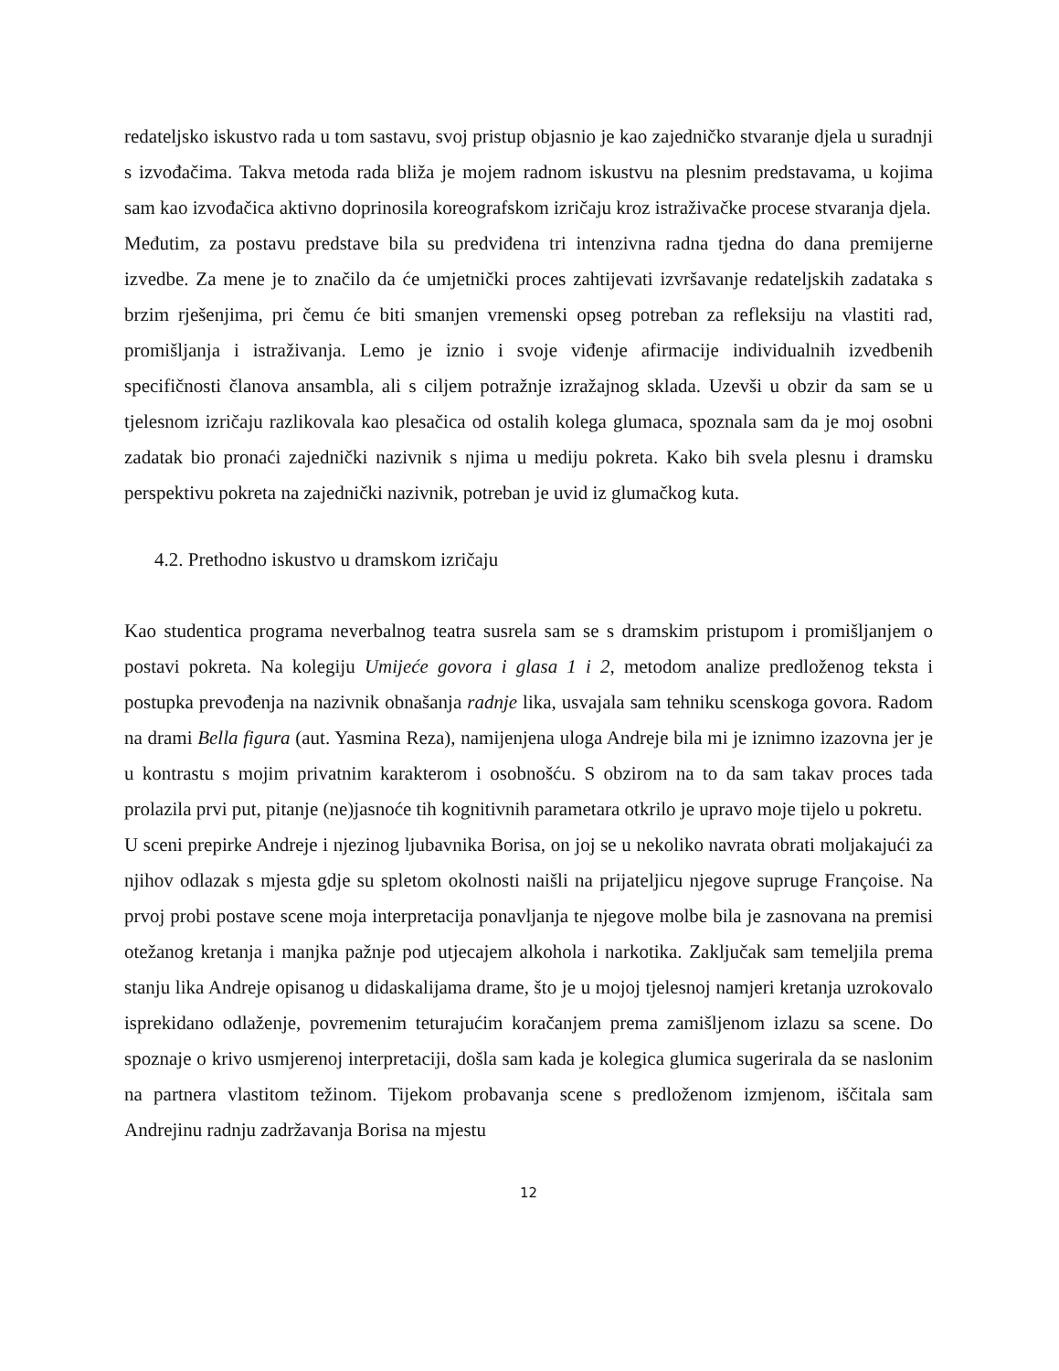redateljsko iskustvo rada u tom sastavu, svoj pristup objasnio je kao zajedničko stvaranje djela u suradnji s izvođačima. Takva metoda rada bliža je mojem radnom iskustvu na plesnim predstavama, u kojima sam kao izvođačica aktivno doprinosila koreografskom izričaju kroz istraživačke procese stvaranja djela.
Međutim, za postavu predstave bila su predviđena tri intenzivna radna tjedna do dana premijerne izvedbe. Za mene je to značilo da će umjetnički proces zahtijevati izvršavanje redateljskih zadataka s brzim rješenjima, pri čemu će biti smanjen vremenski opseg potreban za refleksiju na vlastiti rad, promišljanja i istraživanja. Lemo je iznio i svoje viđenje afirmacije individualnih izvedbenih specifičnosti članova ansambla, ali s ciljem potražnje izražajnog sklada. Uzevši u obzir da sam se u tjelesnom izričaju razlikovala kao plesačica od ostalih kolega glumaca, spoznala sam da je moj osobni zadatak bio pronaći zajednički nazivnik s njima u mediju pokreta. Kako bih svela plesnu i dramsku perspektivu pokreta na zajednički nazivnik, potreban je uvid iz glumačkog kuta.
4.2. Prethodno iskustvo u dramskom izričaju
Kao studentica programa neverbalnog teatra susrela sam se s dramskim pristupom i promišljanjem o postavi pokreta. Na kolegiju Umijeće govora i glasa 1 i 2, metodom analize predloženog teksta i postupka prevođenja na nazivnik obnašanja radnje lika, usvajala sam tehniku scenskoga govora. Radom na drami Bella figura (aut. Yasmina Reza), namijenjena uloga Andreje bila mi je iznimno izazovna jer je u kontrastu s mojim privatnim karakterom i osobnošću. S obzirom na to da sam takav proces tada prolazila prvi put, pitanje (ne)jasnoće tih kognitivnih parametara otkrilo je upravo moje tijelo u pokretu.
U sceni prepirke Andreje i njezinog ljubavnika Borisa, on joj se u nekoliko navrata obrati moljakajući za njihov odlazak s mjesta gdje su spletom okolnosti naišli na prijateljicu njegove supruge Françoise. Na prvoj probi postave scene moja interpretacija ponavljanja te njegove molbe bila je zasnovana na premisi otežanog kretanja i manjka pažnje pod utjecajem alkohola i narkotika. Zaključak sam temeljila prema stanju lika Andreje opisanog u didaskalijama drame, što je u mojoj tjelesnoj namjeri kretanja uzrokovalo isprekidano odlaženje, povremenim teturajućim koračanjem prema zamišljenom izlazu sa scene. Do spoznaje o krivo usmjerenoj interpretaciji, došla sam kada je kolegica glumica sugerirala da se naslonim na partnera vlastitom težinom. Tijekom probavanja scene s predloženom izmjenom, iščitala sam Andrejinu radnju zadržavanja Borisa na mjestu
12